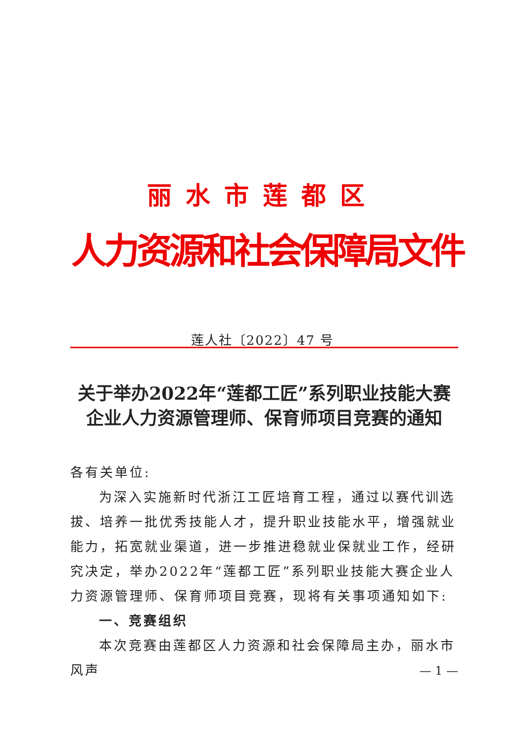丽水市莲都区
人力资源和社会保障局文件
莲人社〔2022〕47 号
关于举办2022年“莲都工匠”系列职业技能大赛
企业人力资源管理师、保育师项目竞赛的通知
各有关单位:
为深入实施新时代浙江工匠培育工程，通过以赛代训选拔、培养一批优秀技能人才，提升职业技能水平，增强就业能力，拓宽就业渠道，进一步推进稳就业保就业工作，经研究决定，举办2022年“莲都工匠”系列职业技能大赛企业人力资源管理师、保育师项目竞赛，现将有关事项通知如下:
一、竞赛组织
本次竞赛由莲都区人力资源和社会保障局主办，丽水市风声
— 1 —